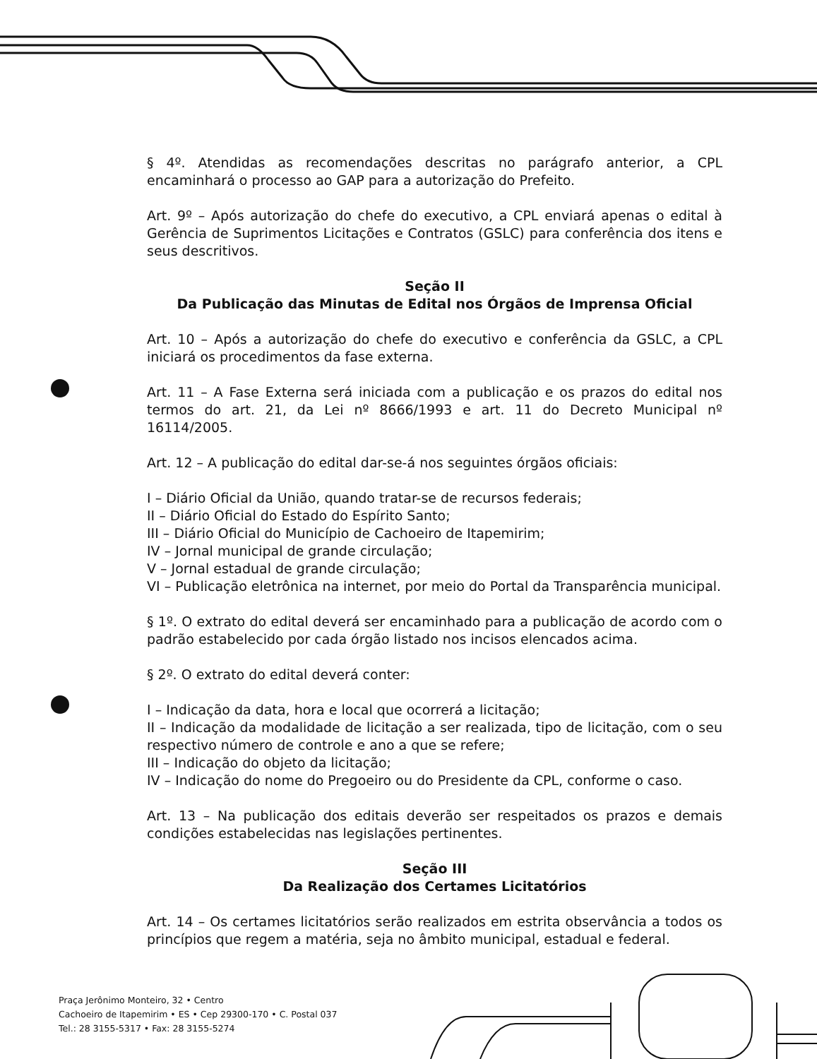§ 4º. Atendidas as recomendações descritas no parágrafo anterior, a CPL encaminhará o processo ao GAP para a autorização do Prefeito.
Art. 9º – Após autorização do chefe do executivo, a CPL enviará apenas o edital à Gerência de Suprimentos Licitações e Contratos (GSLC) para conferência dos itens e seus descritivos.
Seção II
Da Publicação das Minutas de Edital nos Órgãos de Imprensa Oficial
Art. 10 – Após a autorização do chefe do executivo e conferência da GSLC, a CPL iniciará os procedimentos da fase externa.
Art. 11 – A Fase Externa será iniciada com a publicação e os prazos do edital nos termos do art. 21, da Lei nº 8666/1993 e art. 11 do Decreto Municipal nº 16114/2005.
Art. 12 – A publicação do edital dar-se-á nos seguintes órgãos oficiais:
I – Diário Oficial da União, quando tratar-se de recursos federais;
II – Diário Oficial do Estado do Espírito Santo;
III – Diário Oficial do Município de Cachoeiro de Itapemirim;
IV – Jornal municipal de grande circulação;
V – Jornal estadual de grande circulação;
VI – Publicação eletrônica na internet, por meio do Portal da Transparência municipal.
§ 1º. O extrato do edital deverá ser encaminhado para a publicação de acordo com o padrão estabelecido por cada órgão listado nos incisos elencados acima.
§ 2º. O extrato do edital deverá conter:
I – Indicação da data, hora e local que ocorrerá a licitação;
II – Indicação da modalidade de licitação a ser realizada, tipo de licitação, com o seu respectivo número de controle e ano a que se refere;
III – Indicação do objeto da licitação;
IV – Indicação do nome do Pregoeiro ou do Presidente da CPL, conforme o caso.
Art. 13 – Na publicação dos editais deverão ser respeitados os prazos e demais condições estabelecidas nas legislações pertinentes.
Seção III
Da Realização dos Certames Licitatórios
Art. 14 – Os certames licitatórios serão realizados em estrita observância a todos os princípios que regem a matéria, seja no âmbito municipal, estadual e federal.
Praça Jerônimo Monteiro, 32 • Centro
Cachoeiro de Itapemirim • ES • Cep 29300-170 • C. Postal 037
Tel.: 28 3155-5317 • Fax: 28 3155-5274